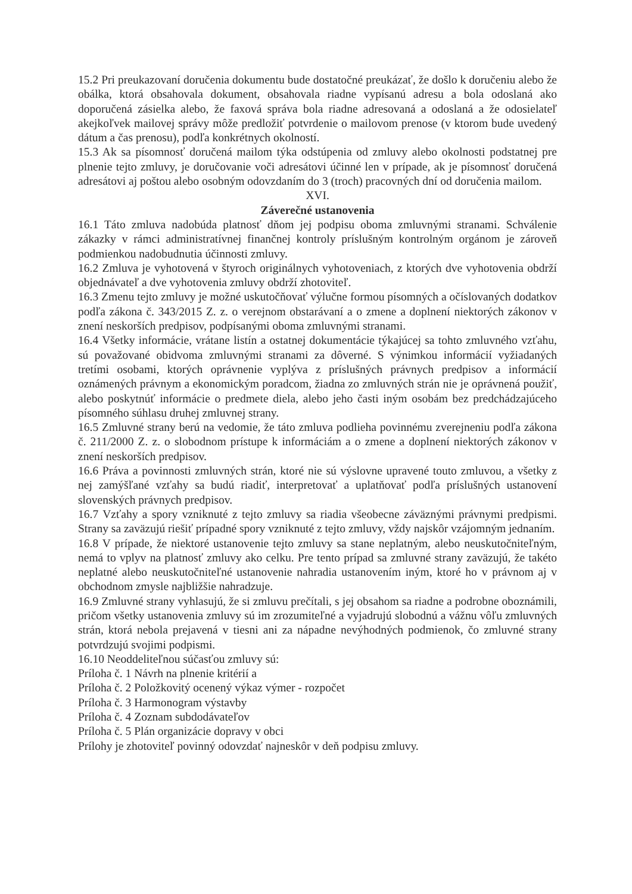15.2 Pri preukazovaní doručenia dokumentu bude dostatočné preukázať, že došlo k doručeniu alebo že obálka, ktorá obsahovala dokument, obsahovala riadne vypísanú adresu a bola odoslaná ako doporučená zásielka alebo, že faxová správa bola riadne adresovaná a odoslaná a že odosielateľ akejkoľvek mailovej správy môže predložiť potvrdenie o mailovom prenose (v ktorom bude uvedený dátum a čas prenosu), podľa konkrétnych okolností.
15.3 Ak sa písomnosť doručená mailom týka odstúpenia od zmluvy alebo okolnosti podstatnej pre plnenie tejto zmluvy, je doručovanie voči adresátovi účinné len v prípade, ak je písomnosť doručená adresátovi aj poštou alebo osobným odovzdaním do 3 (troch) pracovných dní od doručenia mailom.
XVI.
Záverečné ustanovenia
16.1 Táto zmluva nadobúda platnosť dňom jej podpisu oboma zmluvnými stranami. Schválenie zákazky v rámci administratívnej finančnej kontroly príslušným kontrolným orgánom je zároveň podmienkou nadobudnutia účinnosti zmluvy.
16.2 Zmluva je vyhotovená v štyroch originálnych vyhotoveniach, z ktorých dve vyhotovenia obdrží objednávateľ a dve vyhotovenia zmluvy obdrží zhotoviteľ.
16.3 Zmenu tejto zmluvy je možné uskutočňovať výlučne formou písomných a očíslovaných dodatkov podľa zákona č. 343/2015 Z. z. o verejnom obstarávaní a o zmene a doplnení niektorých zákonov v znení neskorších predpisov, podpísanými oboma zmluvnými stranami.
16.4 Všetky informácie, vrátane listín a ostatnej dokumentácie týkajúcej sa tohto zmluvného vzťahu, sú považované obidvoma zmluvnými stranami za dôverné. S výnimkou informácií vyžiadaných tretími osobami, ktorých oprávnenie vyplýva z príslušných právnych predpisov a informácií oznámených právnym a ekonomickým poradcom, žiadna zo zmluvných strán nie je oprávnená použiť, alebo poskytnúť informácie o predmete diela, alebo jeho časti iným osobám bez predchádzajúceho písomného súhlasu druhej zmluvnej strany.
16.5 Zmluvné strany berú na vedomie, že táto zmluva podlieha povinnému zverejneniu podľa zákona č. 211/2000 Z. z. o slobodnom prístupe k informáciám a o zmene a doplnení niektorých zákonov v znení neskorších predpisov.
16.6 Práva a povinnosti zmluvných strán, ktoré nie sú výslovne upravené touto zmluvou, a všetky z nej zamýšľané vzťahy sa budú riadiť, interpretovať a uplatňovať podľa príslušných ustanovení slovenských právnych predpisov.
16.7 Vzťahy a spory vzniknuté z tejto zmluvy sa riadia všeobecne záväznými právnymi predpismi. Strany sa zaväzujú riešiť prípadné spory vzniknuté z tejto zmluvy, vždy najskôr vzájomným jednaním.
16.8 V prípade, že niektoré ustanovenie tejto zmluvy sa stane neplatným, alebo neuskutočniteľným, nemá to vplyv na platnosť zmluvy ako celku. Pre tento prípad sa zmluvné strany zaväzujú, že takéto neplatné alebo neuskutočniteľné ustanovenie nahradia ustanovením iným, ktoré ho v právnom aj v obchodnom zmysle najbližšie nahradzuje.
16.9 Zmluvné strany vyhlasujú, že si zmluvu prečítali, s jej obsahom sa riadne a podrobne oboznámili, pričom všetky ustanovenia zmluvy sú im zrozumiteľné a vyjadrujú slobodnú a vážnu vôľu zmluvných strán, ktorá nebola prejavená v tiesni ani za nápadne nevýhodných podmienok, čo zmluvné strany potvrdzujú svojimi podpismi.
16.10 Neoddeliteľnou súčasťou zmluvy sú:
Príloha č. 1 Návrh na plnenie kritérií a
Príloha č. 2 Položkovitý ocenený výkaz výmer - rozpočet
Príloha č. 3 Harmonogram výstavby
Príloha č. 4 Zoznam subdodávateľov
Príloha č. 5 Plán organizácie dopravy v obci
Prílohy je zhotoviteľ povinný odovzdať najneskôr v deň podpisu zmluvy.